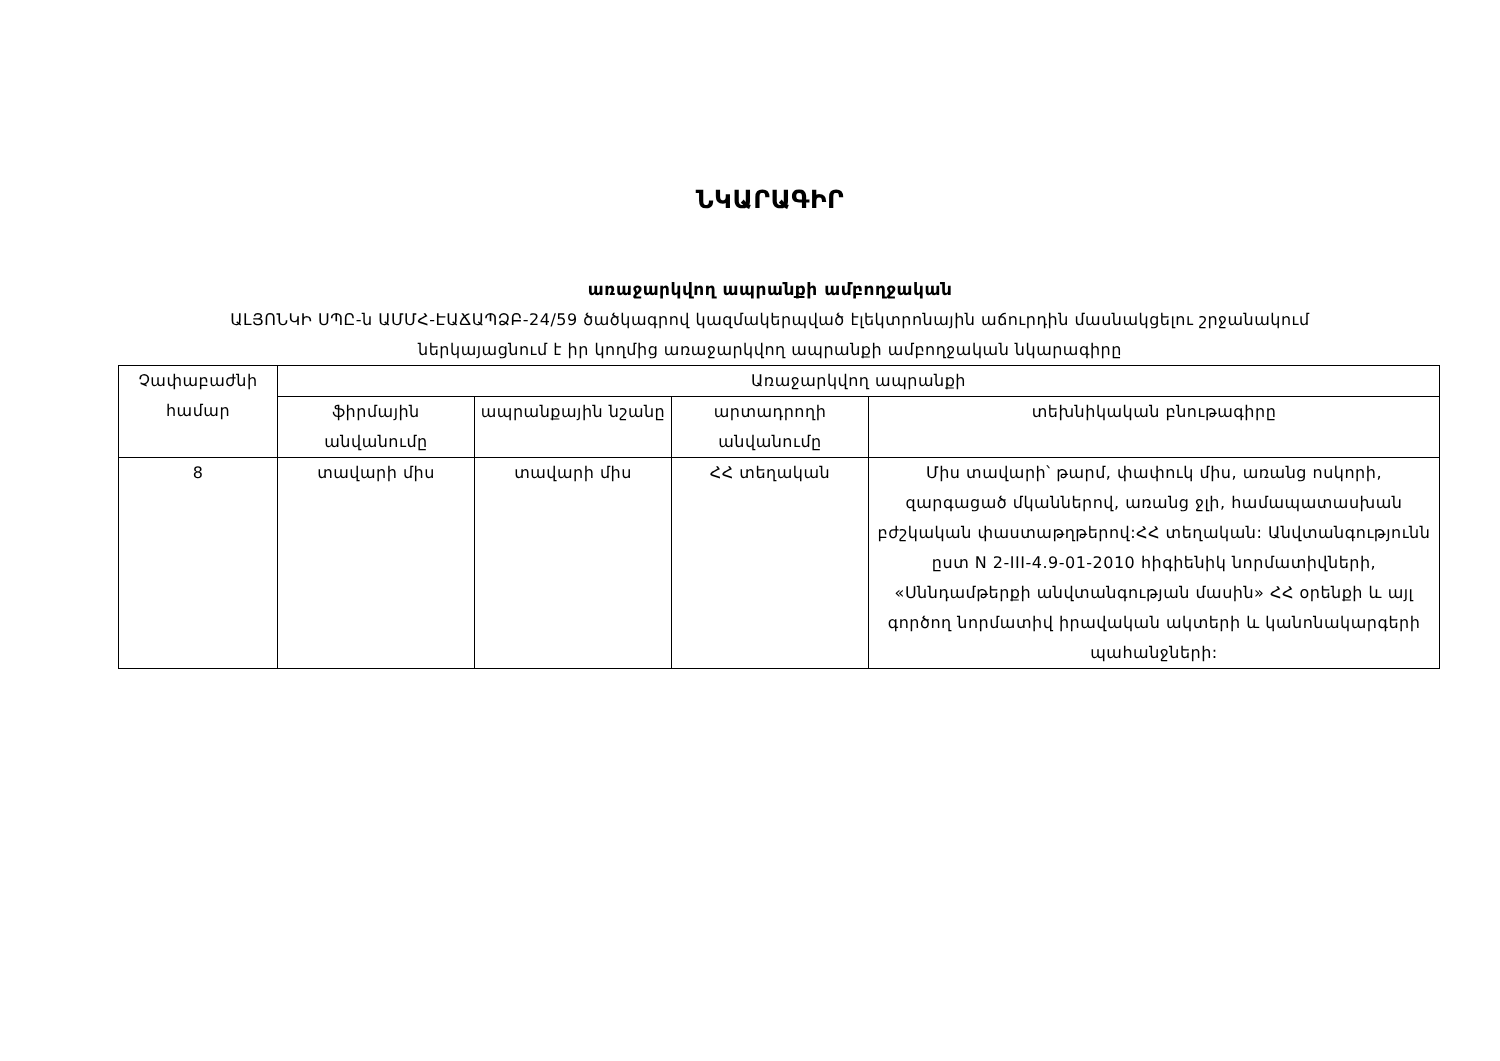ՆԿԱՐԱԳԻՐ
առաջարկվող ապրանքի ամբողջական
ԱԼՅՈՆԿԻ ՍՊԸ-ն ԱՄՄՀ-ԷԱՃԱՊՁԲ-24/59 ծածկագրով կազմակերպված էլեկտրոնային աճուրդին մասնակցելու շրջանակում
ներկայացնում է իր կողմից առաջարկվող ապրանքի ամբողջական նկարագիրը
| Չափաբաժնի համար | Առաջարկվող ապրանքի | | | |
| --- | --- | --- | --- | --- |
| | ֆիրմային անվանումը | ապրանքային նշանը | արտադրողի անվանումը | տեխնիկական բնութագիրը |
| 8 | տավարի միս | տավարի միս | ՀՀ տեղական | Միս տավարի՝ թարմ, փափուկ միս, առանց ոսկորի, զարգացած մկաններով, առանց ջլի, համապատասխան բժշկական փաստաթղթերով:ՀՀ տեղական: Անվտանգությունն ըստ N 2-III-4.9-01-2010 հիգիենիկ նորմատիվների, «Սննդամթերքի անվտանգության մասին» ՀՀ օրենքի և այլ գործող նորմատիվ իրավական ակտերի և կանոնակարգերի պահանջների: |